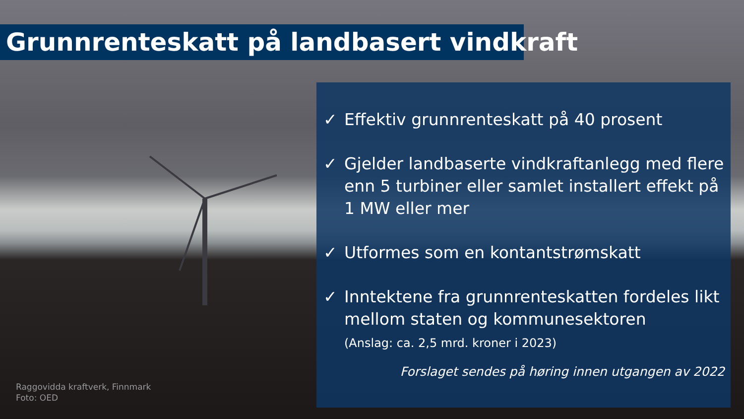Grunnrenteskatt på landbasert vindkraft
✓ Effektiv grunnrenteskatt på 40 prosent
✓ Gjelder landbaserte vindkraftanlegg med flere enn 5 turbiner eller samlet installert effekt på 1 MW eller mer
✓ Utformes som en kontantstrømskatt
✓ Inntektene fra grunnrenteskatten fordeles likt mellom staten og kommunesektoren
(Anslag: ca. 2,5 mrd. kroner i 2023)
Forslaget sendes på høring innen utgangen av 2022
Raggovidda kraftverk, Finnmark
Foto: OED